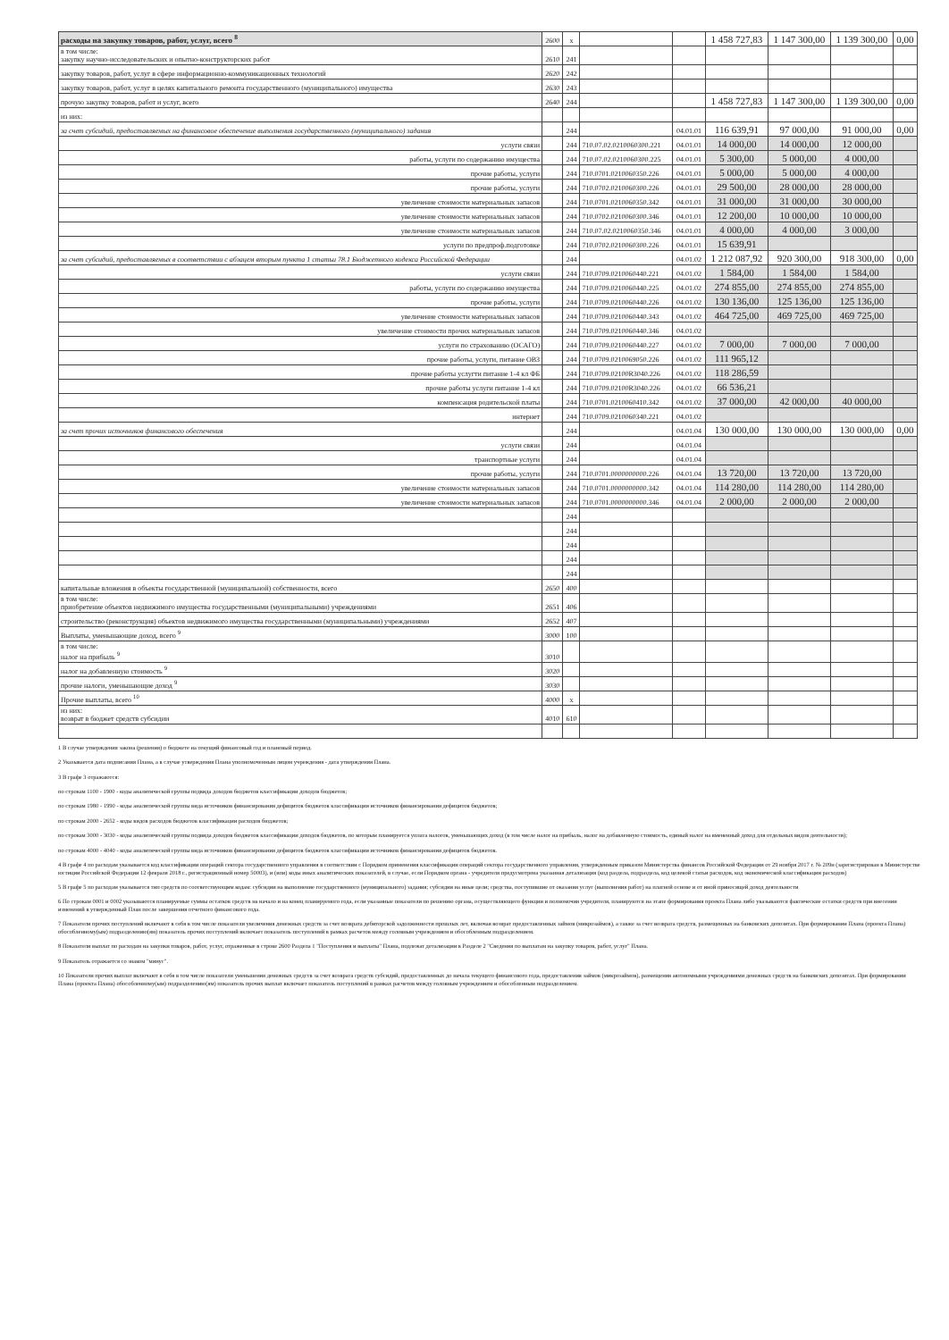| расходы на закупку товаров, работ, услуг, всего <sup>8</sup> | 2600 | x | | | 1 458 727,83 | 1 147 300,00 | 1 139 300,00 | 0,00 |
| в том числе: закупку научно-исследовательских и опытно-конструкторских работ | 2610 | 241 | | | | | | |
| закупку товаров, работ, услуг в сфере информационно-коммуникационных технологий | 2620 | 242 | | | | | | |
| закупку товаров, работ, услуг в целях капитального ремонта государственного (муниципального) имущества | 2630 | 243 | | | | | | |
| прочую закупку товаров, работ и услуг, всего | 2640 | 244 | | | 1 458 727,83 | 1 147 300,00 | 1 139 300,00 | 0,00 |
| из них: | | | | | | | | |
| за счет субсидий, предоставляемых на финансовое обеспечение выполнения государственного (муниципального) задания | | 244 | | 04.01.01 | 116 639,91 | 97 000,00 | 91 000,00 | 0,00 |
| услуги связи | | 244 | 710.07.02.0210060300.221 | 04.01.01 | 14 000,00 | 14 000,00 | 12 000,00 | |
| работы, услуги по содержанию имущества | | 244 | 710.07.02.0210060300.225 | 04.01.01 | 5 300,00 | 5 000,00 | 4 000,00 | |
| прочие работы, услуги | | 244 | 710.0701.0210060350.226 | 04.01.01 | 5 000,00 | 5 000,00 | 4 000,00 | |
| прочие работы, услуги | | 244 | 710.0702.0210060300.226 | 04.01.01 | 29 500,00 | 28 000,00 | 28 000,00 | |
| увеличение стоимости материальных запасов | | 244 | 710.0701.0210060350.342 | 04.01.01 | 31 000,00 | 31 000,00 | 30 000,00 | |
| увеличение стоимости материальных запасов | | 244 | 710.0702.0210060300.346 | 04.01.01 | 12 200,00 | 10 000,00 | 10 000,00 | |
| увеличение стоимости материальных запасов | | 244 | 710.07.02.0210060350.346 | 04.01.01 | 4 000,00 | 4 000,00 | 3 000,00 | |
| услуги по предпроф.подготовке | | 244 | 710.0702.0210060300.226 | 04.01.01 | 15 639,91 | | | |
| за счет субсидий, предоставляемых в соответствии с абзацем вторым пункта 1 статьи 78.1 Бюджетного кодекса Российской Федерации | | 244 | | 04.01.02 | 1 212 087,92 | 920 300,00 | 918 300,00 | 0,00 |
| услуги связи | | 244 | 710.0709.0210060440.221 | 04.01.02 | 1 584,00 | 1 584,00 | 1 584,00 | |
| работы, услуги по содержанию имущества | | 244 | 710.0709.0210060440.225 | 04.01.02 | 274 855,00 | 274 855,00 | 274 855,00 | |
| прочие работы, услуги | | 244 | 710.0709.0210060440.226 | 04.01.02 | 130 136,00 | 125 136,00 | 125 136,00 | |
| увеличение стоимости материальных запасов | | 244 | 710.0709.0210060440.343 | 04.01.02 | 464 725,00 | 469 725,00 | 469 725,00 | |
| увеличение стоимости прочих материальных запасов | | 244 | 710.0709.0210060440.346 | 04.01.02 | | | | |
| услуги по страхованию (ОСАГО) | | 244 | 710.0709.0210060440.227 | 04.01.02 | 7 000,00 | 7 000,00 | 7 000,00 | |
| прочие работы, услуги, питание ОВЗ | | 244 | 710.0709.0210069050.226 | 04.01.02 | 111 965,12 | | | |
| прочие работы услугти питание 1-4 кл ФБ | | 244 | 710.0709.02100R3040.226 | 04.01.02 | 118 286,59 | | | |
| прочие работы услуги питание 1-4 кл | | 244 | 710.0709.02100R3040.226 | 04.01.02 | 66 536,21 | | | |
| компенсация родительской платы | | 244 | 710.0701.0210060410.342 | 04.01.02 | 37 000,00 | 42 000,00 | 40 000,00 | |
| интернет | | 244 | 710.0709.0210060340.221 | 04.01.02 | | | | |
| за счет прочих источников финансового обеспечения | | 244 | | 04.01.04 | 130 000,00 | 130 000,00 | 130 000,00 | 0,00 |
| услуги связи | | 244 | | 04.01.04 | | | | |
| транспортные услуги | | 244 | | 04.01.04 | | | | |
| прочие работы, услуги | | 244 | 710.0701.0000000000.226 | 04.01.04 | 13 720,00 | 13 720,00 | 13 720,00 | |
| увеличение стоимости материальных запасов | | 244 | 710.0701.0000000000.342 | 04.01.04 | 114 280,00 | 114 280,00 | 114 280,00 | |
| увеличение стоимости материальных запасов | | 244 | 710.0701.0000000000.346 | 04.01.04 | 2 000,00 | 2 000,00 | 2 000,00 | |
| | | 244 | | | | | | |
| | | 244 | | | | | | |
| | | 244 | | | | | | |
| | | 244 | | | | | | |
| | | 244 | | | | | | |
| капитальные вложения в объекты государственной (муниципальной) собственности, всего | 2650 | 400 | | | | | | |
| в том числе: приобретение объектов недвижимого имущества государственными (муниципальными) учреждениями | 2651 | 406 | | | | | | |
| строительство (реконструкция) объектов недвижимого имущества государственными (муниципальными) учреждениями | 2652 | 407 | | | | | | |
| Выплаты, уменьшающие доход, всего <sup>9</sup> | 3000 | 100 | | | | | | |
| в том числе: налог на прибыль <sup>9</sup> | 3010 | | | | | | | |
| налог на добавленную стоимость <sup>9</sup> | 3020 | | | | | | | |
| прочие налоги, уменьшающие доход <sup>9</sup> | 3030 | | | | | | | |
| Прочие выплаты, всего <sup>10</sup> | 4000 | x | | | | | | |
| из них: возврат в бюджет средств субсидии | 4010 | 610 | | | | | | |
1 В случае утверждения закона (решения) о бюджете на текущий финансовый год и плановый период.
2 Указывается дата подписания Плана, а в случае утверждения Плана уполномоченным лицом учреждения - дата утверждения Плана.
3 В графе 3 отражаются:
по строкам 1100 - 1900 - коды аналитической группы подвида доходов бюджетов классификации доходов бюджетов;
по строкам 1980 - 1990 - коды аналитической группы вида источников финансирования дефицитов бюджетов классификации источников финансирования дефицитов бюджетов;
по строкам 2000 - 2652 - коды видов расходов бюджетов классификации расходов бюджетов;
по строкам 3000 - 3030 - коды аналитической группы подвида доходов бюджетов классификации доходов бюджетов, по которым планируется уплата налогов, уменьшающих доход (в том числе налог на прибыль, налог на добавленную стоимость, единый налог на вмененный доход для отдельных видов деятельности);
по строкам 4000 - 4040 - коды аналитической группы вида источников финансирования дефицитов бюджетов классификации источников финансирования дефицитов бюджетов.
4 В графе 4 по расходам указывается код классификации операций сектора государственного управления в соответствии с Порядком применения классификации операций сектора государственного управления, утвержденным приказом Министерства финансов Российской Федерации от 29 ноября 2017 г. № 209н (зарегистрирован в Министерстве юстиции Российской Федерации 12 февраля 2018 г., регистрационный номер 50003), и (или) коды иных аналитических показателей, в случае, если Порядком органа - учредителя предусмотрена указанная детализация (код раздела, подраздела, код целевой статьи расходов, код экономической классификации расходов)
5 В графе 5 по расходам указывается тип средств по соответствующим кодам: субсидии на выполнение государственного (муниципального) задания; субсидии на иные цели; средства, поступившие от оказания услуг (выполнения работ) на платной основе и от иной приносящей доход деятельности
6 По строкам 0001 и 0002 указываются планируемые суммы остатков средств на начало и на конец планируемого года, если указанные показатели по решению органа, осуществляющего функции и полномочия учредителя, планируются на этапе формирования проекта Плана либо указываются фактические остатки средств при внесении изменений в утвержденный План после завершения отчетного финансового года.
7 Показатели прочих поступлений включают в себя в том числе показатели увеличения денежных средств за счет возврата дебиторской задолженности прошлых лет, включая возврат предоставленных займов (микрозаймов), а также за счет возврата средств, размещенных на банковских депозитах. При формировании Плана (проекта Плана) обособленному(ым) подразделению(ям) показатель прочих поступлений включает показатель поступлений в рамках расчетов между головным учреждением и обособленным подразделением.
8 Показатели выплат по расходам на закупки товаров, работ, услуг, отраженные в строке 2600 Раздела 1 "Поступления и выплаты" Плана, подлежат детализации в Разделе 2 "Сведения по выплатам на закупку товаров, работ, услуг" Плана.
9 Показатель отражается со знаком "минус".
10 Показатели прочих выплат включают в себя в том числе показатели уменьшения денежных средств за счет возврата средств субсидий, предоставленных до начала текущего финансового года, предоставления займов (микрозаймов), размещения автономными учреждениями денежных средств на банковских депозитах. При формировании Плана (проекта Плана) обособленному(ым) подразделению(ям) показатель прочих выплат включает показатель поступлений в рамках расчетов между головным учреждением и обособленным подразделением.